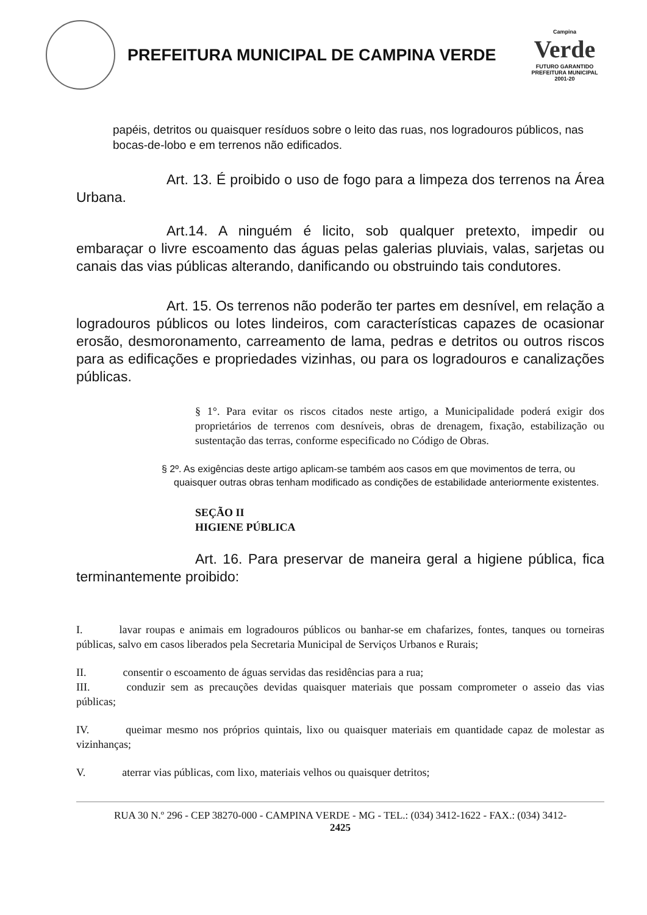PREFEITURA MUNICIPAL DE CAMPINA VERDE
Campina
Verde
FUTURO GARANTIDO
PREFEITURA MUNICIPAL 2001-20
papéis, detritos ou quaisquer resíduos sobre o leito das ruas, nos logradouros públicos, nas bocas-de-lobo e em terrenos não edificados.
Art. 13. É proibido o uso de fogo para a limpeza dos terrenos na Área Urbana.
Art.14. A ninguém é licito, sob qualquer pretexto, impedir ou embaraçar o livre escoamento das águas pelas galerias pluviais, valas, sarjetas ou canais das vias públicas alterando, danificando ou obstruindo tais condutores.
Art. 15. Os terrenos não poderão ter partes em desnível, em relação a logradouros públicos ou lotes lindeiros, com características capazes de ocasionar erosão, desmoronamento, carreamento de lama, pedras e detritos ou outros riscos para as edificações e propriedades vizinhas, ou para os logradouros e canalizações públicas.
§ 1°. Para evitar os riscos citados neste artigo, a Municipalidade poderá exigir dos proprietários de terrenos com desníveis, obras de drenagem, fixação, estabilização ou sustentação das terras, conforme especificado no Código de Obras.
§ 2º. As exigências deste artigo aplicam-se também aos casos em que movimentos de terra, ou quaisquer outras obras tenham modificado as condições de estabilidade anteriormente existentes.
SEÇÃO II
HIGIENE PÚBLICA
Art. 16. Para preservar de maneira geral a higiene pública, fica terminantemente proibido:
I. lavar roupas e animais em logradouros públicos ou banhar-se em chafarizes, fontes, tanques ou torneiras públicas, salvo em casos liberados pela Secretaria Municipal de Serviços Urbanos e Rurais;
II. consentir o escoamento de águas servidas das residências para a rua;
III. conduzir sem as precauções devidas quaisquer materiais que possam comprometer o asseio das vias públicas;
IV. queimar mesmo nos próprios quintais, lixo ou quaisquer materiais em quantidade capaz de molestar as vizinhanças;
V. aterrar vias públicas, com lixo, materiais velhos ou quaisquer detritos;
RUA 30 N.º 296 - CEP 38270-000 - CAMPINA VERDE - MG - TEL.: (034) 3412-1622 - FAX.: (034) 3412-
2425